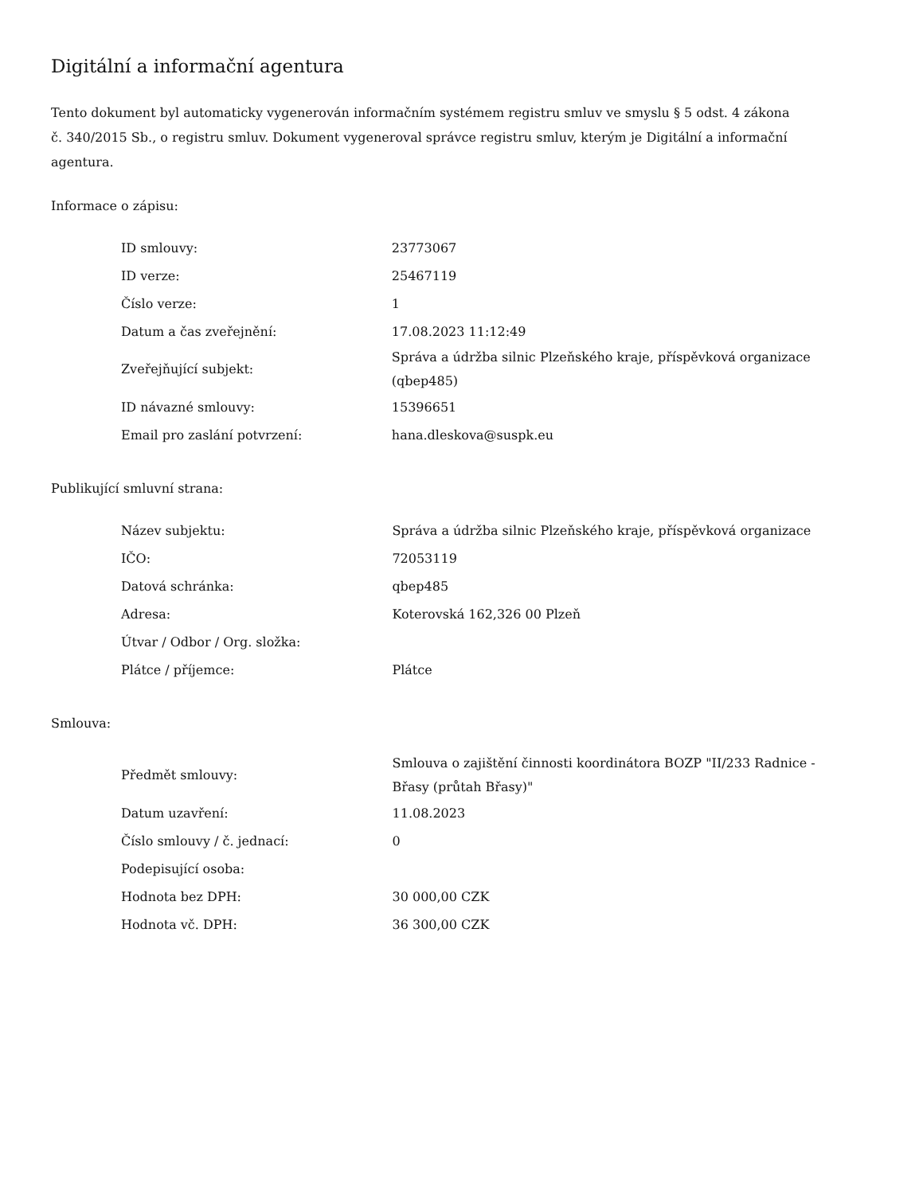Digitální a informační agentura
Tento dokument byl automaticky vygenerován informačním systémem registru smluv ve smyslu § 5 odst. 4 zákona
č. 340/2015 Sb., o registru smluv. Dokument vygeneroval správce registru smluv, kterým je Digitální a informační agentura.
Informace o zápisu:
| ID smlouvy: | 23773067 |
| ID verze: | 25467119 |
| Číslo verze: | 1 |
| Datum a čas zveřejnění: | 17.08.2023 11:12:49 |
| Zveřejňující subjekt: | Správa a údržba silnic Plzeňského kraje, příspěvková organizace (qbep485) |
| ID návazné smlouvy: | 15396651 |
| Email pro zaslání potvrzení: | hana.dleskova@suspk.eu |
Publikující smluvní strana:
| Název subjektu: | Správa a údržba silnic Plzeňského kraje, příspěvková organizace |
| IČO: | 72053119 |
| Datová schránka: | qbep485 |
| Adresa: | Koterovská 162,326 00 Plzeň |
| Útvar / Odbor / Org. složka: | |
| Plátce / příjemce: | Plátce |
Smlouva:
| Předmět smlouvy: | Smlouva o zajištění činnosti koordinátora BOZP "II/233 Radnice - Břasy (průtah Břasy)" |
| Datum uzavření: | 11.08.2023 |
| Číslo smlouvy / č. jednací: | 0 |
| Podepisující osoba: | |
| Hodnota bez DPH: | 30 000,00 CZK |
| Hodnota vč. DPH: | 36 300,00 CZK |